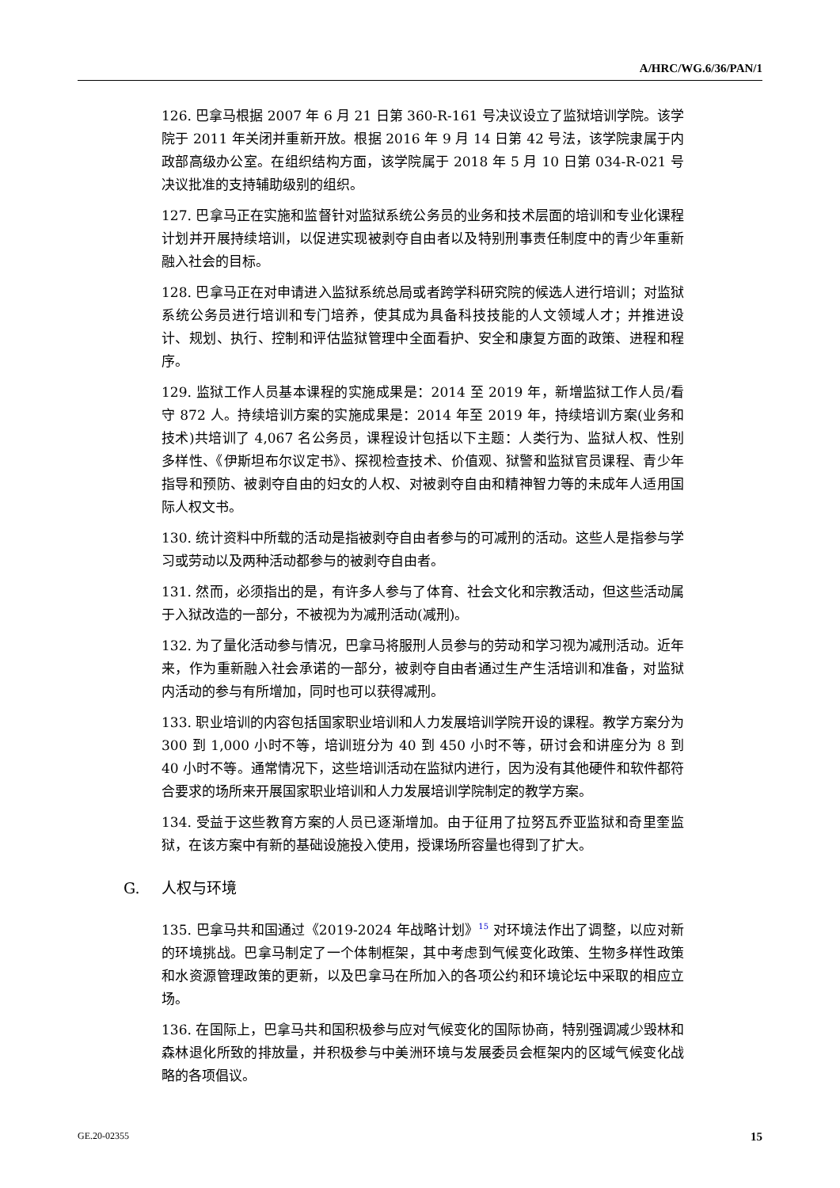A/HRC/WG.6/36/PAN/1
126. 巴拿马根据 2007 年 6 月 21 日第 360-R-161 号决议设立了监狱培训学院。该学院于 2011 年关闭并重新开放。根据 2016 年 9 月 14 日第 42 号法，该学院隶属于内政部高级办公室。在组织结构方面，该学院属于 2018 年 5 月 10 日第 034-R-021 号决议批准的支持辅助级别的组织。
127. 巴拿马正在实施和监督针对监狱系统公务员的业务和技术层面的培训和专业化课程计划并开展持续培训，以促进实现被剥夺自由者以及特别刑事责任制度中的青少年重新融入社会的目标。
128. 巴拿马正在对申请进入监狱系统总局或者跨学科研究院的候选人进行培训；对监狱系统公务员进行培训和专门培养，使其成为具备科技技能的人文领域人才；并推进设计、规划、执行、控制和评估监狱管理中全面看护、安全和康复方面的政策、进程和程序。
129. 监狱工作人员基本课程的实施成果是：2014 至 2019 年，新增监狱工作人员/看守 872 人。持续培训方案的实施成果是：2014 年至 2019 年，持续培训方案(业务和技术)共培训了 4,067 名公务员，课程设计包括以下主题：人类行为、监狱人权、性别多样性、《伊斯坦布尔议定书》、探视检查技术、价值观、狱警和监狱官员课程、青少年指导和预防、被剥夺自由的妇女的人权、对被剥夺自由和精神智力等的未成年人适用国际人权文书。
130. 统计资料中所载的活动是指被剥夺自由者参与的可减刑的活动。这些人是指参与学习或劳动以及两种活动都参与的被剥夺自由者。
131. 然而，必须指出的是，有许多人参与了体育、社会文化和宗教活动，但这些活动属于入狱改造的一部分，不被视为为减刑活动(减刑)。
132. 为了量化活动参与情况，巴拿马将服刑人员参与的劳动和学习视为减刑活动。近年来，作为重新融入社会承诺的一部分，被剥夺自由者通过生产生活培训和准备，对监狱内活动的参与有所增加，同时也可以获得减刑。
133. 职业培训的内容包括国家职业培训和人力发展培训学院开设的课程。教学方案分为 300 到 1,000 小时不等，培训班分为 40 到 450 小时不等，研讨会和讲座分为 8 到 40 小时不等。通常情况下，这些培训活动在监狱内进行，因为没有其他硬件和软件都符合要求的场所来开展国家职业培训和人力发展培训学院制定的教学方案。
134. 受益于这些教育方案的人员已逐渐增加。由于征用了拉努瓦乔亚监狱和奇里奎监狱，在该方案中有新的基础设施投入使用，授课场所容量也得到了扩大。
G. 人权与环境
135. 巴拿马共和国通过《2019-2024 年战略计划》<sup>15</sup> 对环境法作出了调整，以应对新的环境挑战。巴拿马制定了一个体制框架，其中考虑到气候变化政策、生物多样性政策和水资源管理政策的更新，以及巴拿马在所加入的各项公约和环境论坛中采取的相应立场。
136. 在国际上，巴拿马共和国积极参与应对气候变化的国际协商，特别强调减少毁林和森林退化所致的排放量，并积极参与中美洲环境与发展委员会框架内的区域气候变化战略的各项倡议。
GE.20-02355 15